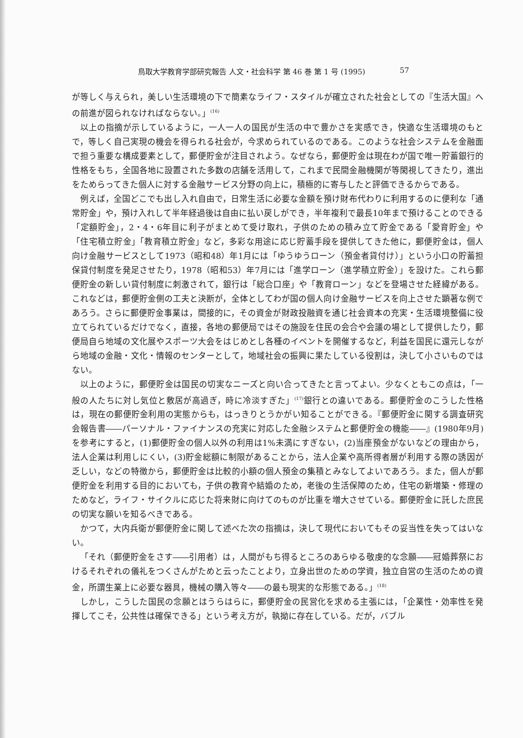鳥取大学教育学部研究報告 人文・社会科学 第 46 巻 第 1 号 (1995) 57
が等しく与えられ，美しい生活環境の下で簡素なライフ・スタイルが確立された社会としての『生活大国』への前進が図られなければならない。」<sup>(16)</sup>
以上の指摘が示しているように，一人一人の国民が生活の中で豊かさを実感でき，快適な生活環境のもとで，等しく自己実現の機会を得られる社会が，今求められているのである。このような社会システムを金融面で担う重要な構成要素として，郵便貯金が注目されよう。なぜなら，郵便貯金は現在わが国で唯一貯蓄銀行的性格をもち，全国各地に設置された多数の店舗を活用して，これまで民間金融機関が等閑視してきたり，進出をためらってきた個人に対する金融サービス分野の向上に，積極的に寄与したと評価できるからである。
例えば，全国どこでも出し入れ自由で，日常生活に必要な金額を預け財布代わりに利用するのに便利な「通常貯金」や，預け入れして半年経過後は自由に払い戻しができ，半年複利で最長10年まで預けることのできる「定額貯金」，2・4・6年目に利子がまとめて受け取れ，子供のための積み立て貯金である「愛育貯金」や「住宅積立貯金」「教育積立貯金」など，多彩な用途に応じ貯蓄手段を提供してきた他に，郵便貯金は，個人向け金融サービスとして1973（昭和48）年1月には「ゆうゆうローン（預金者貸付け）」という小口の貯蓄担保貸付制度を発足させたり，1978（昭和53）年7月には「進学ローン（進学積立貯金）」を設けた。これら郵便貯金の新しい貸付制度に刺激されて，銀行は「総合口座」や「教育ローン」などを登場させた経緯がある。これなどは，郵便貯金側の工夫と決断が，全体としてわが国の個人向け金融サービスを向上させた顕著な例であろう。さらに郵便貯金事業は，間接的に，その資金が財政投融資を通じ社会資本の充実・生活環境整備に役立てられているだけでなく，直接，各地の郵便局ではその施設を住民の会合や会議の場として提供したり，郵便局自ら地域の文化展やスポーツ大会をはじめとし各種のイベントを開催するなど，利益を国民に還元しながら地域の金融・文化・情報のセンターとして，地域社会の振興に果たしている役割は，決して小さいものではない。
以上のように，郵便貯金は国民の切実なニーズと向い合ってきたと言ってよい。少なくともこの点は，「一般の人たちに対し気位と敷居が高過ぎ，時に冷淡すぎた」<sup>(17)</sup>銀行との違いである。郵便貯金のこうした性格は，現在の郵便貯金利用の実態からも，はっきりとうかがい知ることができる。『郵便貯金に関する調査研究会報告書――パーソナル・ファイナンスの充実に対応した金融システムと郵便貯金の機能――』(1980年9月)を参考にすると，(1)郵便貯金の個人以外の利用は1%未満にすぎない，(2)当座預金がないなどの理由から，法人企業は利用しにくい，(3)貯金総額に制限があることから，法人企業や高所得者層が利用する際の誘因が乏しい，などの特徴から，郵便貯金は比較的小額の個人預金の集積とみなしてよいであろう。また，個人が郵便貯金を利用する目的においても，子供の教育や結婚のため，老後の生活保障のため，住宅の新増築・修理のためなど，ライフ・サイクルに応じた将来財に向けてのものが比重を増大させている。郵便貯金に託した庶民の切実な願いを知るべきである。
かつて，大内兵衛が郵便貯金に関して述べた次の指摘は，決して現代においてもその妥当性を失ってはいない。
「それ（郵便貯金をさす――引用者）は，人間がもち得るところのあらゆる敬虔的な念願――冠婚葬祭におけるそれぞれの儀礼をつくさんがためと云ったことより，立身出世のための学資，独立自営の生活のための資金，所謂生業上に必要な器具，機械の購入等々――の最も現実的な形態である。」<sup>(18)</sup>
しかし，こうした国民の念願とはうらはらに，郵便貯金の民営化を求める主張には，「企業性・効率性を発揮してこそ，公共性は確保できる」という考え方が，執拗に存在している。だが，バブル